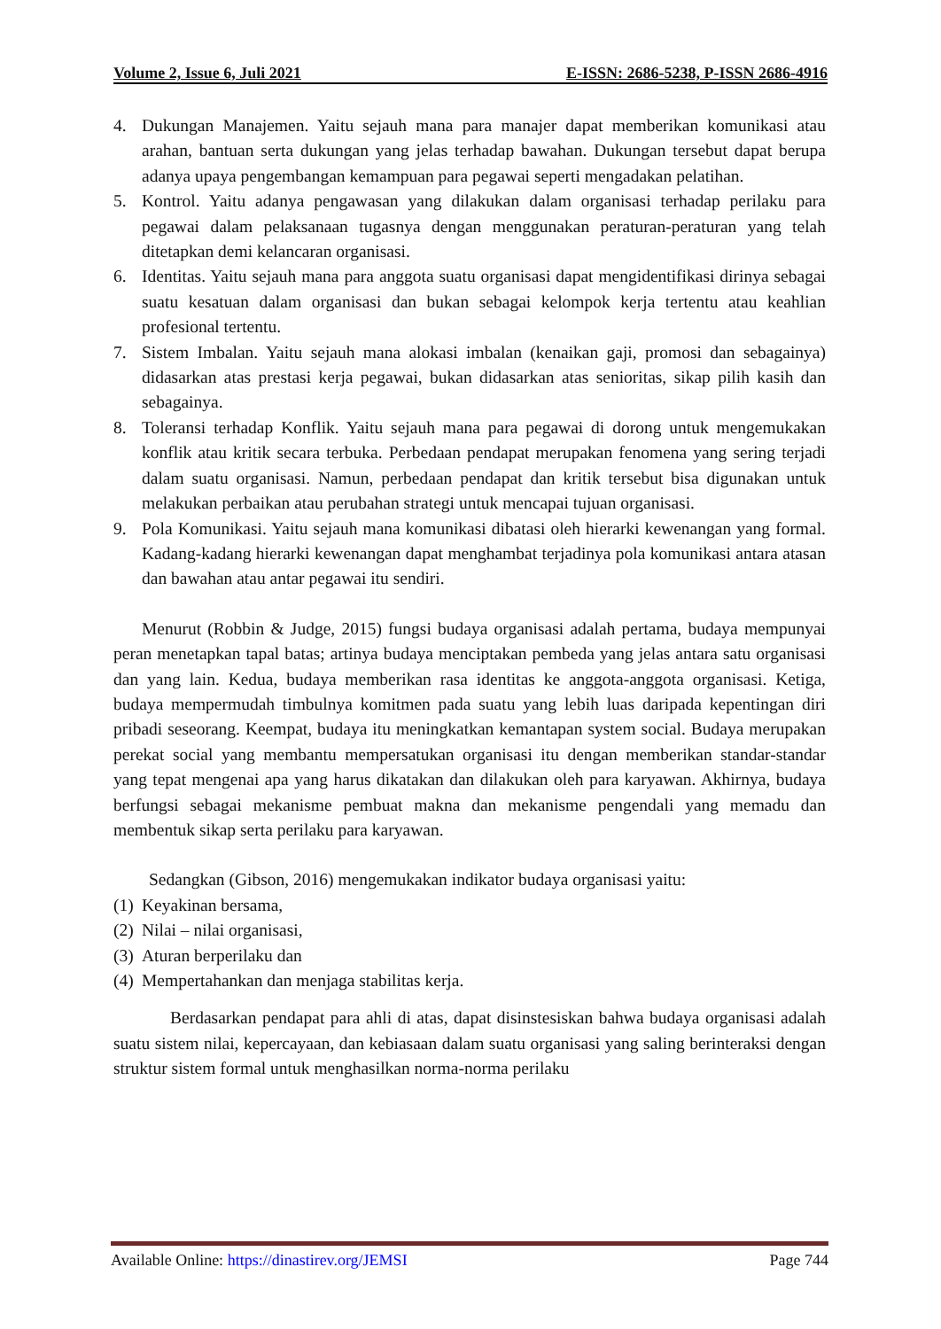Volume 2, Issue 6, Juli 2021 E-ISSN: 2686-5238, P-ISSN 2686-4916
4. Dukungan Manajemen. Yaitu sejauh mana para manajer dapat memberikan komunikasi atau arahan, bantuan serta dukungan yang jelas terhadap bawahan. Dukungan tersebut dapat berupa adanya upaya pengembangan kemampuan para pegawai seperti mengadakan pelatihan.
5. Kontrol. Yaitu adanya pengawasan yang dilakukan dalam organisasi terhadap perilaku para pegawai dalam pelaksanaan tugasnya dengan menggunakan peraturan-peraturan yang telah ditetapkan demi kelancaran organisasi.
6. Identitas. Yaitu sejauh mana para anggota suatu organisasi dapat mengidentifikasi dirinya sebagai suatu kesatuan dalam organisasi dan bukan sebagai kelompok kerja tertentu atau keahlian profesional tertentu.
7. Sistem Imbalan. Yaitu sejauh mana alokasi imbalan (kenaikan gaji, promosi dan sebagainya) didasarkan atas prestasi kerja pegawai, bukan didasarkan atas senioritas, sikap pilih kasih dan sebagainya.
8. Toleransi terhadap Konflik. Yaitu sejauh mana para pegawai di dorong untuk mengemukakan konflik atau kritik secara terbuka. Perbedaan pendapat merupakan fenomena yang sering terjadi dalam suatu organisasi. Namun, perbedaan pendapat dan kritik tersebut bisa digunakan untuk melakukan perbaikan atau perubahan strategi untuk mencapai tujuan organisasi.
9. Pola Komunikasi. Yaitu sejauh mana komunikasi dibatasi oleh hierarki kewenangan yang formal. Kadang-kadang hierarki kewenangan dapat menghambat terjadinya pola komunikasi antara atasan dan bawahan atau antar pegawai itu sendiri.
Menurut (Robbin & Judge, 2015) fungsi budaya organisasi adalah pertama, budaya mempunyai peran menetapkan tapal batas; artinya budaya menciptakan pembeda yang jelas antara satu organisasi dan yang lain. Kedua, budaya memberikan rasa identitas ke anggota-anggota organisasi. Ketiga, budaya mempermudah timbulnya komitmen pada suatu yang lebih luas daripada kepentingan diri pribadi seseorang. Keempat, budaya itu meningkatkan kemantapan system social. Budaya merupakan perekat social yang membantu mempersatukan organisasi itu dengan memberikan standar-standar yang tepat mengenai apa yang harus dikatakan dan dilakukan oleh para karyawan. Akhirnya, budaya berfungsi sebagai mekanisme pembuat makna dan mekanisme pengendali yang memadu dan membentuk sikap serta perilaku para karyawan.
Sedangkan (Gibson, 2016) mengemukakan indikator budaya organisasi yaitu:
(1) Keyakinan bersama,
(2) Nilai – nilai organisasi,
(3) Aturan berperilaku dan
(4) Mempertahankan dan menjaga stabilitas kerja.
Berdasarkan pendapat para ahli di atas, dapat disinstesiskan bahwa budaya organisasi adalah suatu sistem nilai, kepercayaan, dan kebiasaan dalam suatu organisasi yang saling berinteraksi dengan struktur sistem formal untuk menghasilkan norma-norma perilaku
Available Online: https://dinastirev.org/JEMSI Page 744